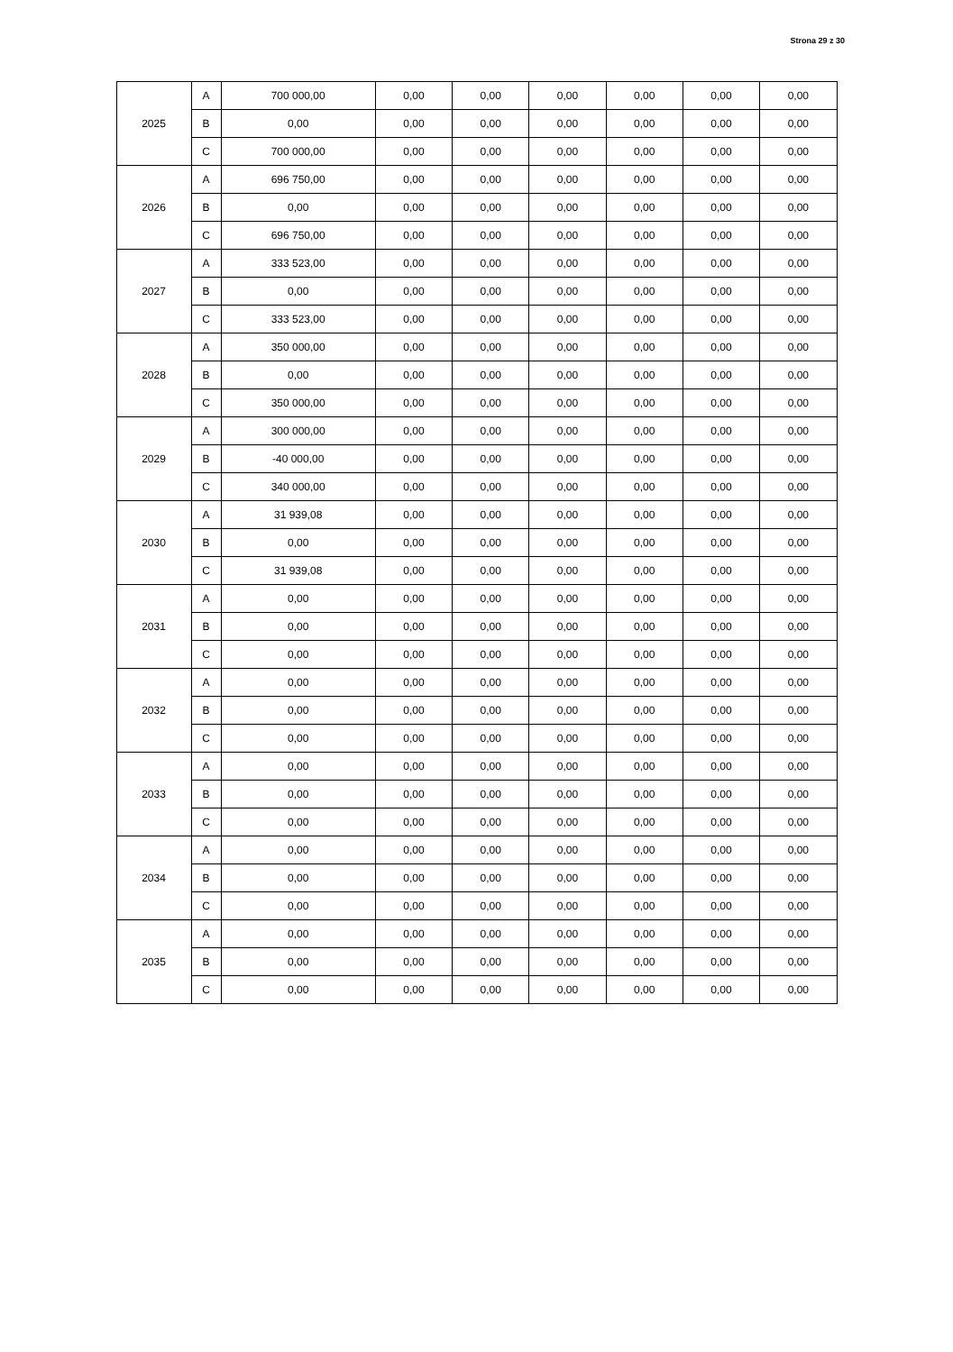Strona 29 z 30
| 2025 | A | 700 000,00 | 0,00 | 0,00 | 0,00 | 0,00 | 0,00 | 0,00 |
| | B | 0,00 | 0,00 | 0,00 | 0,00 | 0,00 | 0,00 | 0,00 |
| | C | 700 000,00 | 0,00 | 0,00 | 0,00 | 0,00 | 0,00 | 0,00 |
| 2026 | A | 696 750,00 | 0,00 | 0,00 | 0,00 | 0,00 | 0,00 | 0,00 |
| | B | 0,00 | 0,00 | 0,00 | 0,00 | 0,00 | 0,00 | 0,00 |
| | C | 696 750,00 | 0,00 | 0,00 | 0,00 | 0,00 | 0,00 | 0,00 |
| 2027 | A | 333 523,00 | 0,00 | 0,00 | 0,00 | 0,00 | 0,00 | 0,00 |
| | B | 0,00 | 0,00 | 0,00 | 0,00 | 0,00 | 0,00 | 0,00 |
| | C | 333 523,00 | 0,00 | 0,00 | 0,00 | 0,00 | 0,00 | 0,00 |
| 2028 | A | 350 000,00 | 0,00 | 0,00 | 0,00 | 0,00 | 0,00 | 0,00 |
| | B | 0,00 | 0,00 | 0,00 | 0,00 | 0,00 | 0,00 | 0,00 |
| | C | 350 000,00 | 0,00 | 0,00 | 0,00 | 0,00 | 0,00 | 0,00 |
| 2029 | A | 300 000,00 | 0,00 | 0,00 | 0,00 | 0,00 | 0,00 | 0,00 |
| | B | -40 000,00 | 0,00 | 0,00 | 0,00 | 0,00 | 0,00 | 0,00 |
| | C | 340 000,00 | 0,00 | 0,00 | 0,00 | 0,00 | 0,00 | 0,00 |
| 2030 | A | 31 939,08 | 0,00 | 0,00 | 0,00 | 0,00 | 0,00 | 0,00 |
| | B | 0,00 | 0,00 | 0,00 | 0,00 | 0,00 | 0,00 | 0,00 |
| | C | 31 939,08 | 0,00 | 0,00 | 0,00 | 0,00 | 0,00 | 0,00 |
| 2031 | A | 0,00 | 0,00 | 0,00 | 0,00 | 0,00 | 0,00 | 0,00 |
| | B | 0,00 | 0,00 | 0,00 | 0,00 | 0,00 | 0,00 | 0,00 |
| | C | 0,00 | 0,00 | 0,00 | 0,00 | 0,00 | 0,00 | 0,00 |
| 2032 | A | 0,00 | 0,00 | 0,00 | 0,00 | 0,00 | 0,00 | 0,00 |
| | B | 0,00 | 0,00 | 0,00 | 0,00 | 0,00 | 0,00 | 0,00 |
| | C | 0,00 | 0,00 | 0,00 | 0,00 | 0,00 | 0,00 | 0,00 |
| 2033 | A | 0,00 | 0,00 | 0,00 | 0,00 | 0,00 | 0,00 | 0,00 |
| | B | 0,00 | 0,00 | 0,00 | 0,00 | 0,00 | 0,00 | 0,00 |
| | C | 0,00 | 0,00 | 0,00 | 0,00 | 0,00 | 0,00 | 0,00 |
| 2034 | A | 0,00 | 0,00 | 0,00 | 0,00 | 0,00 | 0,00 | 0,00 |
| | B | 0,00 | 0,00 | 0,00 | 0,00 | 0,00 | 0,00 | 0,00 |
| | C | 0,00 | 0,00 | 0,00 | 0,00 | 0,00 | 0,00 | 0,00 |
| 2035 | A | 0,00 | 0,00 | 0,00 | 0,00 | 0,00 | 0,00 | 0,00 |
| | B | 0,00 | 0,00 | 0,00 | 0,00 | 0,00 | 0,00 | 0,00 |
| | C | 0,00 | 0,00 | 0,00 | 0,00 | 0,00 | 0,00 | 0,00 |